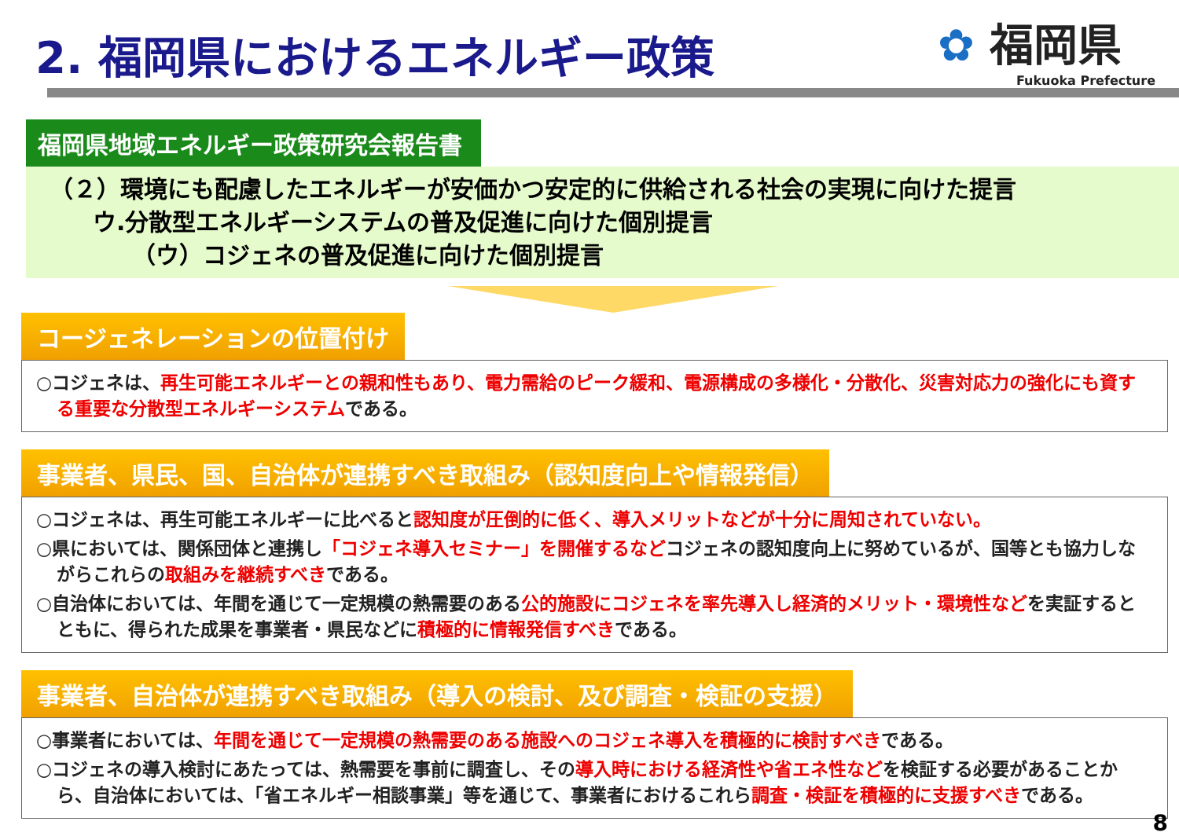2. 福岡県におけるエネルギー政策
✿ 福岡県
Fukuoka Prefecture
福岡県地域エネルギー政策研究会報告書
（２）環境にも配慮したエネルギーが安価かつ安定的に供給される社会の実現に向けた提言
ウ.分散型エネルギーシステムの普及促進に向けた個別提言
（ウ）コジェネの普及促進に向けた個別提言
コージェネレーションの位置付け
○コジェネは、再生可能エネルギーとの親和性もあり、電力需給のピーク緩和、電源構成の多様化・分散化、災害対応力の強化にも資する重要な分散型エネルギーシステムである。
事業者、県民、国、自治体が連携すべき取組み（認知度向上や情報発信）
○コジェネは、再生可能エネルギーに比べると認知度が圧倒的に低く、導入メリットなどが十分に周知されていない。
○県においては、関係団体と連携し「コジェネ導入セミナー」を開催するなどコジェネの認知度向上に努めているが、国等とも協力しながらこれらの取組みを継続すべきである。
○自治体においては、年間を通じて一定規模の熱需要のある公的施設にコジェネを率先導入し経済的メリット・環境性などを実証するとともに、得られた成果を事業者・県民などに積極的に情報発信すべきである。
事業者、自治体が連携すべき取組み（導入の検討、及び調査・検証の支援）
○事業者においては、年間を通じて一定規模の熱需要のある施設へのコジェネ導入を積極的に検討すべきである。
○コジェネの導入検討にあたっては、熱需要を事前に調査し、その導入時における経済性や省エネ性などを検証する必要があることから、自治体においては、「省エネルギー相談事業」等を通じて、事業者におけるこれら調査・検証を積極的に支援すべきである。
8